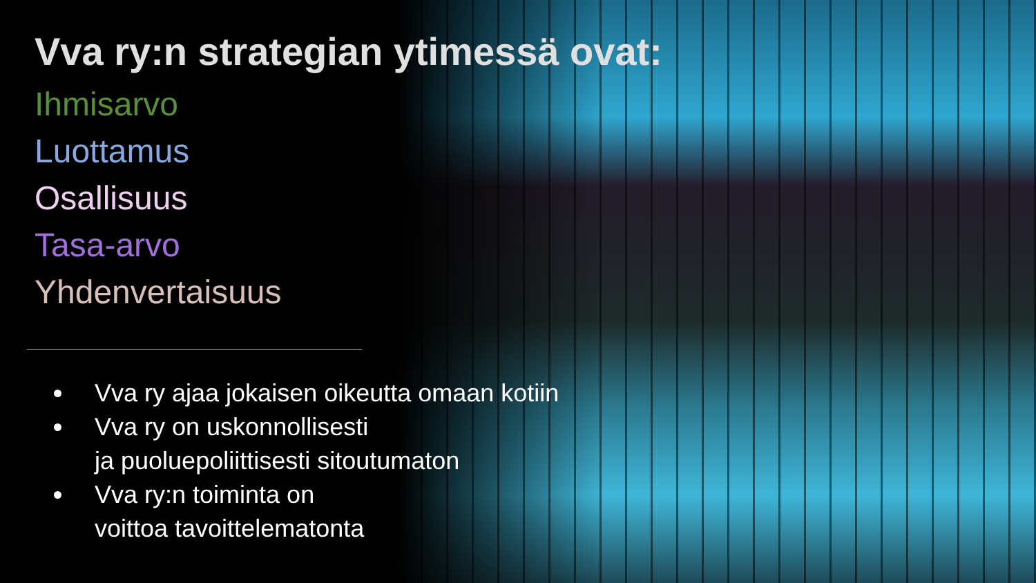Vva ry:n strategian ytimessä ovat:
Ihmisarvo
Luottamus
Osallisuus
Tasa-arvo
Yhdenvertaisuus
Vva ry ajaa jokaisen oikeutta omaan kotiin
Vva ry on uskonnollisesti
ja puoluepoliittisesti sitoutumaton
Vva ry:n toiminta on
voittoa tavoittelematonta